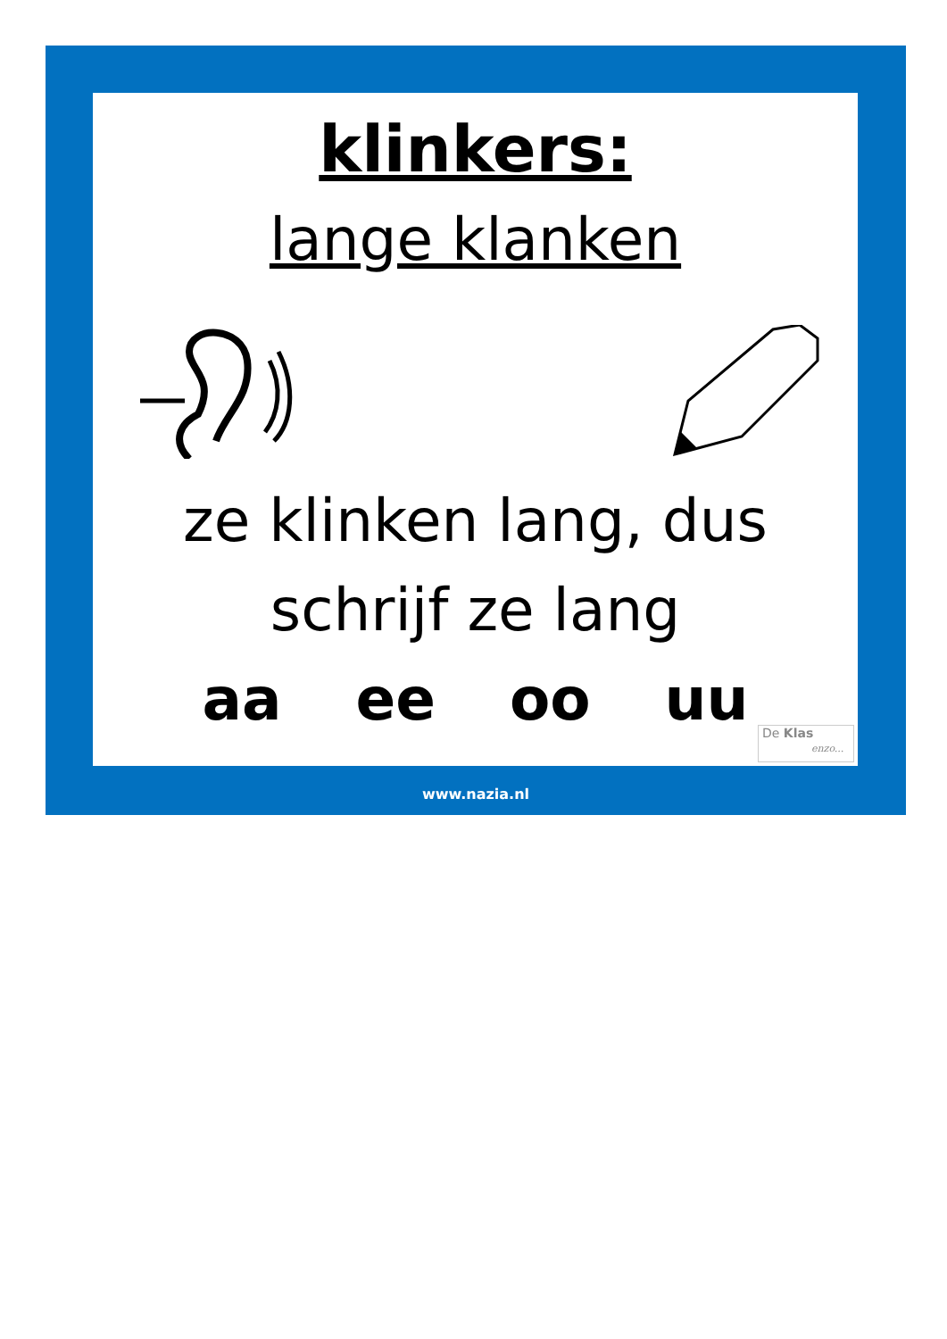klinkers:
lange klanken
ze klinken lang, dus
schrijf ze lang
aa ee oo uu
De Klas
enzo...
www.nazia.nl